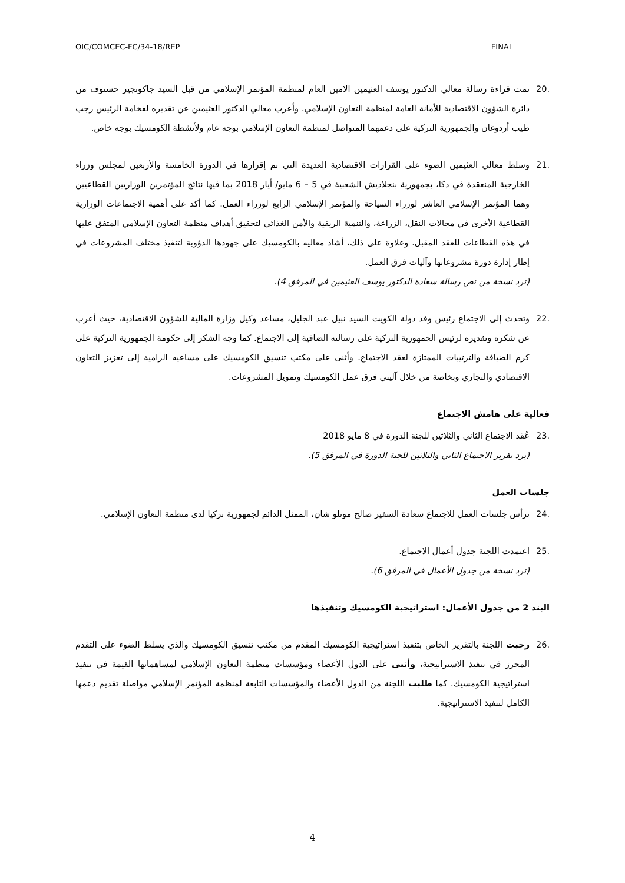OIC/COMCEC-FC/34-18/REP FINAL
.20 تمت قراءة رسالة معالي الدكتور يوسف العثيمين الأمين العام لمنظمة المؤتمر الإسلامي من قبل السيد جاكونجير حسنوف من دائرة الشؤون الاقتصادية للأمانة العامة لمنظمة التعاون الإسلامي. وأعرب معالي الدكتور العثيمين عن تقديره لفخامة الرئيس رجب طيب أردوغان والجمهورية التركية على دعمهما المتواصل لمنظمة التعاون الإسلامي بوجه عام ولأنشطة الكومسيك بوجه خاص.
.21 وسلط معالي العثيمين الضوء على القرارات الاقتصادية العديدة التي تم إقرارها في الدورة الخامسة والأربعين لمجلس وزراء الخارجية المنعقدة في دكا، بجمهورية بنجلاديش الشعبية في 5 – 6 مايو/ أيار 2018 بما فيها نتائج المؤتمرين الوزاريين القطاعيين وهما المؤتمر الإسلامي العاشر لوزراء السياحة والمؤتمر الإسلامي الرابع لوزراء العمل. كما أكد على أهمية الاجتماعات الوزارية القطاعية الأخرى في مجالات النقل، الزراعة، والتنمية الريفية والأمن الغذائي لتحقيق أهداف منظمة التعاون الإسلامي المتفق عليها في هذه القطاعات للعقد المقبل. وعلاوة على ذلك، أشاد معاليه بالكومسيك على جهودها الدؤوبة لتنفيذ مختلف المشروعات في إطار إدارة دورة مشروعاتها وآليات فرق العمل.
(ترد نسخة من نص رسالة سعادة الدكتور يوسف العثيمين في المرفق 4).
.22 وتحدث إلى الاجتماع رئيس وفد دولة الكويت السيد نبيل عبد الجليل، مساعد وكيل وزارة المالية للشؤون الاقتصادية، حيث أعرب عن شكره وتقديره لرئيس الجمهورية التركية على رسالته الضافية إلى الاجتماع. كما وجه الشكر إلى حكومة الجمهورية التركية على كرم الضيافة والترتيبات الممتازة لعقد الاجتماع. وأثنى على مكتب تنسيق الكومسيك على مساعيه الرامية إلى تعزيز التعاون الاقتصادي والتجاري وبخاصة من خلال آليتي فرق عمل الكومسيك وتمويل المشروعات.
فعالية على هامش الاجتماع
.23 عُقد الاجتماع الثاني والثلاثين للجنة الدورة في 8 مايو 2018
(يرد تقرير الاجتماع الثاني والثلاثين للجنة الدورة في المرفق 5).
جلسات العمل
.24 ترأس جلسات العمل للاجتماع سعادة السفير صالح موتلو شان، الممثل الدائم لجمهورية تركيا لدى منظمة التعاون الإسلامي.
.25 اعتمدت اللجنة جدول أعمال الاجتماع.
(ترد نسخة من جدول الأعمال في المرفق 6).
البند 2 من جدول الأعمال: استراتيجية الكومسيك وتنفيذها
.26 رحبت اللجنة بالتقرير الخاص بتنفيذ استراتيجية الكومسيك المقدم من مكتب تنسيق الكومسيك والذي يسلط الضوء على التقدم المحرز في تنفيذ الاستراتيجية، وأثنى على الدول الأعضاء ومؤسسات منظمة التعاون الإسلامي لمساهماتها القيمة في تنفيذ استراتيجية الكومسيك. كما طلبت اللجنة من الدول الأعضاء والمؤسسات التابعة لمنظمة المؤتمر الإسلامي مواصلة تقديم دعمها الكامل لتنفيذ الاستراتيجية.
4